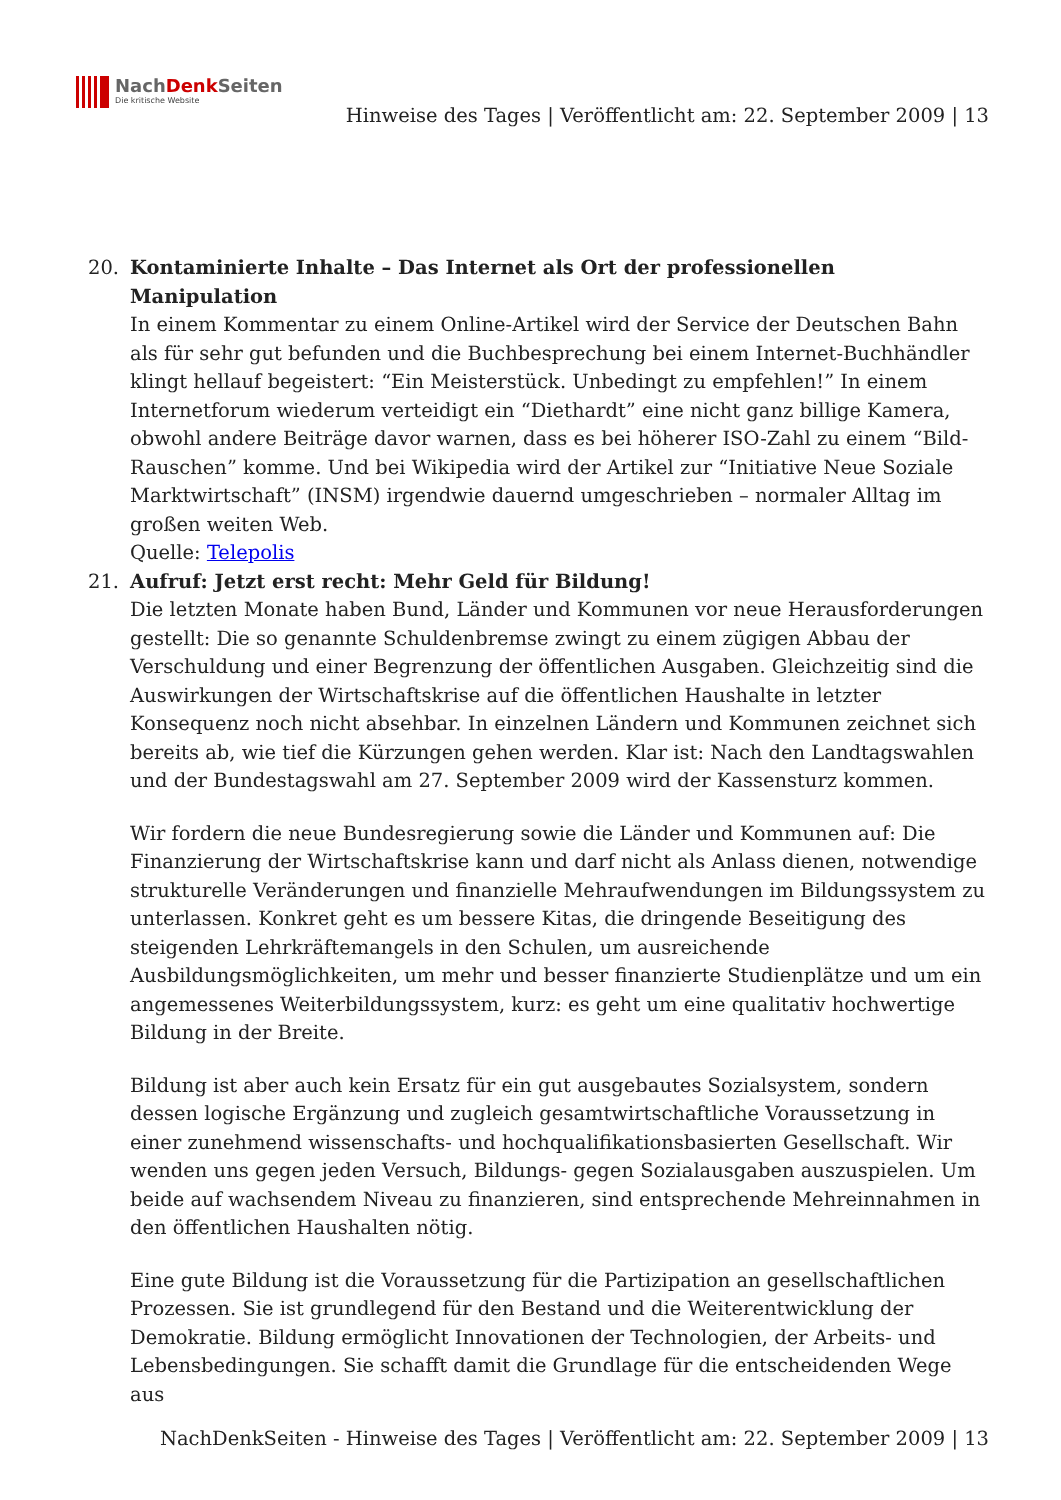NachDenk Seiten
Die kritische Website
Hinweise des Tages | Veröffentlicht am: 22. September 2009 | 13
20. Kontaminierte Inhalte – Das Internet als Ort der professionellen Manipulation
In einem Kommentar zu einem Online-Artikel wird der Service der Deutschen Bahn als für sehr gut befunden und die Buchbesprechung bei einem Internet-Buchhändler klingt hellauf begeistert: “Ein Meisterstück. Unbedingt zu empfehlen!” In einem Internetforum wiederum verteidigt ein “Diethardt” eine nicht ganz billige Kamera, obwohl andere Beiträge davor warnen, dass es bei höherer ISO-Zahl zu einem “Bild-Rauschen” komme. Und bei Wikipedia wird der Artikel zur “Initiative Neue Soziale Marktwirtschaft” (INSM) irgendwie dauernd umgeschrieben – normaler Alltag im großen weiten Web.
Quelle: Telepolis
21. Aufruf: Jetzt erst recht: Mehr Geld für Bildung!
Die letzten Monate haben Bund, Länder und Kommunen vor neue Herausforderungen gestellt: Die so genannte Schuldenbremse zwingt zu einem zügigen Abbau der Verschuldung und einer Begrenzung der öffentlichen Ausgaben. Gleichzeitig sind die Auswirkungen der Wirtschaftskrise auf die öffentlichen Haushalte in letzter Konsequenz noch nicht absehbar. In einzelnen Ländern und Kommunen zeichnet sich bereits ab, wie tief die Kürzungen gehen werden. Klar ist: Nach den Landtagswahlen und der Bundestagswahl am 27. September 2009 wird der Kassensturz kommen.
Wir fordern die neue Bundesregierung sowie die Länder und Kommunen auf: Die Finanzierung der Wirtschaftskrise kann und darf nicht als Anlass dienen, notwendige strukturelle Veränderungen und finanzielle Mehraufwendungen im Bildungssystem zu unterlassen. Konkret geht es um bessere Kitas, die dringende Beseitigung des steigenden Lehrkräftemangels in den Schulen, um ausreichende Ausbildungsmöglichkeiten, um mehr und besser finanzierte Studienplätze und um ein angemessenes Weiterbildungssystem, kurz: es geht um eine qualitativ hochwertige Bildung in der Breite.
Bildung ist aber auch kein Ersatz für ein gut ausgebautes Sozialsystem, sondern dessen logische Ergänzung und zugleich gesamtwirtschaftliche Voraussetzung in einer zunehmend wissenschafts- und hochqualifikationsbasierten Gesellschaft. Wir wenden uns gegen jeden Versuch, Bildungs- gegen Sozialausgaben auszuspielen. Um beide auf wachsendem Niveau zu finanzieren, sind entsprechende Mehreinnahmen in den öffentlichen Haushalten nötig.
Eine gute Bildung ist die Voraussetzung für die Partizipation an gesellschaftlichen Prozessen. Sie ist grundlegend für den Bestand und die Weiterentwicklung der Demokratie. Bildung ermöglicht Innovationen der Technologien, der Arbeits- und Lebensbedingungen. Sie schafft damit die Grundlage für die entscheidenden Wege aus
NachDenkSeiten - Hinweise des Tages | Veröffentlicht am: 22. September 2009 | 13